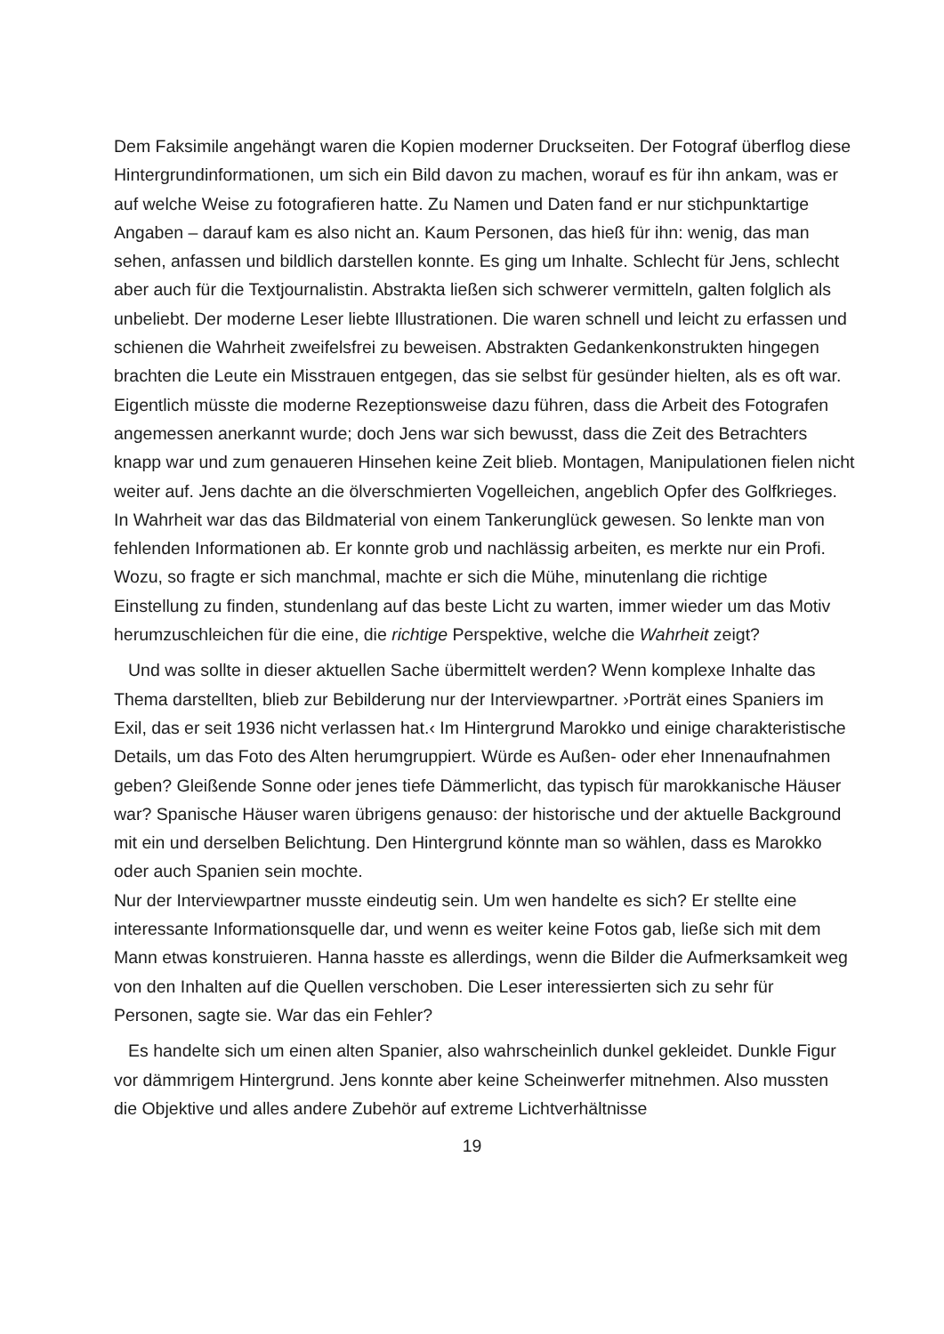Dem Faksimile angehängt waren die Kopien moderner Druckseiten. Der Fotograf überflog diese Hintergrundinformationen, um sich ein Bild davon zu machen, worauf es für ihn ankam, was er auf welche Weise zu fotografieren hatte. Zu Namen und Daten fand er nur stichpunktartige Angaben – darauf kam es also nicht an. Kaum Personen, das hieß für ihn: wenig, das man sehen, anfassen und bildlich darstellen konnte. Es ging um Inhalte. Schlecht für Jens, schlecht aber auch für die Textjournalistin. Abstrakta ließen sich schwerer vermitteln, galten folglich als unbeliebt. Der moderne Leser liebte Illustrationen. Die waren schnell und leicht zu erfassen und schienen die Wahrheit zweifelsfrei zu beweisen. Abstrakten Gedankenkonstrukten hingegen brachten die Leute ein Misstrauen entgegen, das sie selbst für gesünder hielten, als es oft war. Eigentlich müsste die moderne Rezeptionsweise dazu führen, dass die Arbeit des Fotografen angemessen anerkannt wurde; doch Jens war sich bewusst, dass die Zeit des Betrachters knapp war und zum genaueren Hinsehen keine Zeit blieb. Montagen, Manipulationen fielen nicht weiter auf. Jens dachte an die ölverschmierten Vogelleichen, angeblich Opfer des Golfkrieges. In Wahrheit war das das Bildmaterial von einem Tankerunglück gewesen. So lenkte man von fehlenden Informationen ab. Er konnte grob und nachlässig arbeiten, es merkte nur ein Profi. Wozu, so fragte er sich manchmal, machte er sich die Mühe, minutenlang die richtige Einstellung zu finden, stundenlang auf das beste Licht zu warten, immer wieder um das Motiv herumzuschleichen für die eine, die richtige Perspektive, welche die Wahrheit zeigt?
Und was sollte in dieser aktuellen Sache übermittelt werden? Wenn komplexe Inhalte das Thema darstellten, blieb zur Bebilderung nur der Interviewpartner. ›Porträt eines Spaniers im Exil, das er seit 1936 nicht verlassen hat.‹ Im Hintergrund Marokko und einige charakteristische Details, um das Foto des Alten herumgruppiert. Würde es Außen- oder eher Innenaufnahmen geben? Gleißende Sonne oder jenes tiefe Dämmerlicht, das typisch für marokkanische Häuser war? Spanische Häuser waren übrigens genauso: der historische und der aktuelle Background mit ein und derselben Belichtung. Den Hintergrund könnte man so wählen, dass es Marokko oder auch Spanien sein mochte.
Nur der Interviewpartner musste eindeutig sein. Um wen handelte es sich? Er stellte eine interessante Informationsquelle dar, und wenn es weiter keine Fotos gab, ließe sich mit dem Mann etwas konstruieren. Hanna hasste es allerdings, wenn die Bilder die Aufmerksamkeit weg von den Inhalten auf die Quellen verschoben. Die Leser interessierten sich zu sehr für Personen, sagte sie. War das ein Fehler?
Es handelte sich um einen alten Spanier, also wahrscheinlich dunkel gekleidet. Dunkle Figur vor dämmrigem Hintergrund. Jens konnte aber keine Scheinwerfer mitnehmen. Also mussten die Objektive und alles andere Zubehör auf extreme Lichtverhältnisse
19